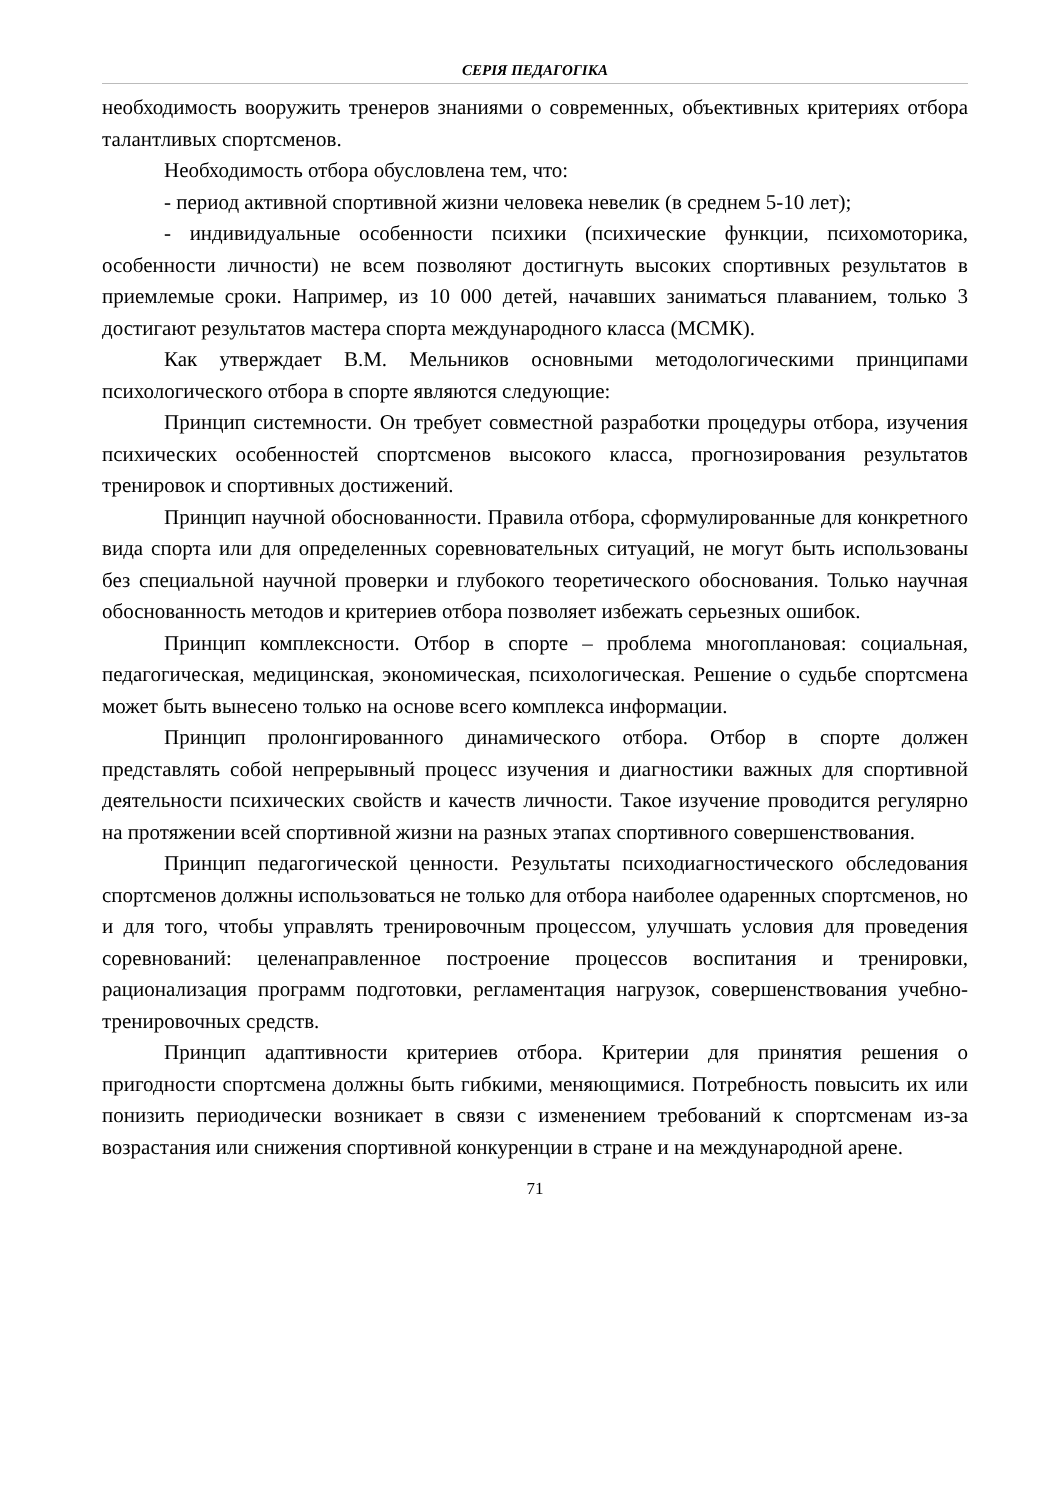СЕРІЯ ПЕДАГОГІКА
необходимость вооружить тренеров знаниями о современных, объективных критериях отбора талантливых спортсменов.
Необходимость отбора обусловлена тем, что:
- период активной спортивной жизни человека невелик (в среднем 5-10 лет);
- индивидуальные особенности психики (психические функции, психомоторика, особенности личности) не всем позволяют достигнуть высоких спортивных результатов в приемлемые сроки. Например, из 10 000 детей, начавших заниматься плаванием, только 3 достигают результатов мастера спорта международного класса (МСМК).
Как утверждает В.М. Мельников основными методологическими принципами психологического отбора в спорте являются следующие:
Принцип системности. Он требует совместной разработки процедуры отбора, изучения психических особенностей спортсменов высокого класса, прогнозирования результатов тренировок и спортивных достижений.
Принцип научной обоснованности. Правила отбора, сформулированные для конкретного вида спорта или для определенных соревновательных ситуаций, не могут быть использованы без специальной научной проверки и глубокого теоретического обоснования. Только научная обоснованность методов и критериев отбора позволяет избежать серьезных ошибок.
Принцип комплексности. Отбор в спорте – проблема многоплановая: социальная, педагогическая, медицинская, экономическая, психологическая. Решение о судьбе спортсмена может быть вынесено только на основе всего комплекса информации.
Принцип пролонгированного динамического отбора. Отбор в спорте должен представлять собой непрерывный процесс изучения и диагностики важных для спортивной деятельности психических свойств и качеств личности. Такое изучение проводится регулярно на протяжении всей спортивной жизни на разных этапах спортивного совершенствования.
Принцип педагогической ценности. Результаты психодиагностического обследования спортсменов должны использоваться не только для отбора наиболее одаренных спортсменов, но и для того, чтобы управлять тренировочным процессом, улучшать условия для проведения соревнований: целенаправленное построение процессов воспитания и тренировки, рационализация программ подготовки, регламентация нагрузок, совершенствования учебно-тренировочных средств.
Принцип адаптивности критериев отбора. Критерии для принятия решения о пригодности спортсмена должны быть гибкими, меняющимися. Потребность повысить их или понизить периодически возникает в связи с изменением требований к спортсменам из-за возрастания или снижения спортивной конкуренции в стране и на международной арене.
71